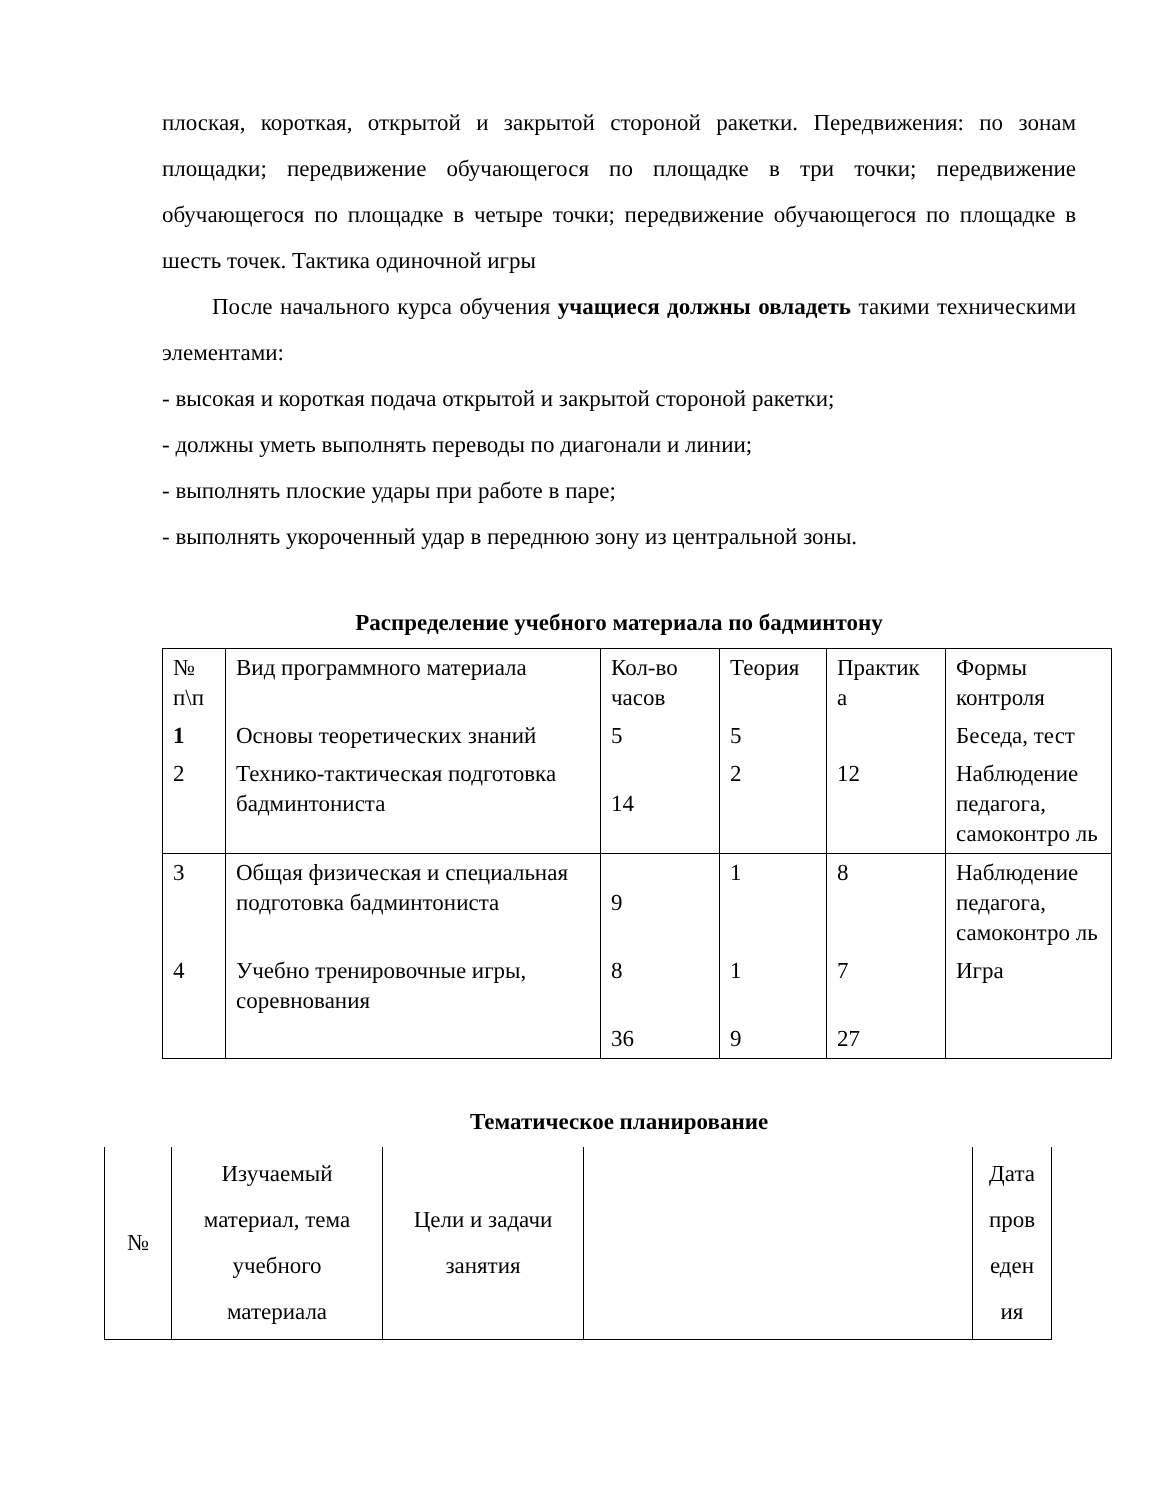плоская, короткая, открытой и закрытой стороной ракетки. Передвижения: по зонам площадки; передвижение обучающегося по площадке в три точки; передвижение обучающегося по площадке в четыре точки; передвижение обучающегося по площадке в шесть точек. Тактика одиночной игры
После начального курса обучения учащиеся должны овладеть такими техническими элементами:
- высокая и короткая подача открытой и закрытой стороной ракетки;
- должны уметь выполнять переводы по диагонали и линии;
- выполнять плоские удары при работе в паре;
- выполнять укороченный удар в переднюю зону из центральной зоны.
Распределение учебного материала по бадминтону
| № п\п | Вид программного материала | Кол-во часов | Теория | Практик а | Формы контроля |
| 1 | Основы теоретических знаний | 5 | 5 | | Беседа, тест |
| 2 | Технико-тактическая подготовка бадминтониста | 14 | 2 | 12 | Наблюдение педагога, самоконтро ль |
| 3 | Общая физическая и специальная подготовка бадминтониста | 9 | 1 | 8 | Наблюдение педагога, самоконтро ль |
| 4 | Учебно тренировочные игры, соревнования | 8 | 1 | 7 | Игра |
| | | 36 | 9 | 27 | |
Тематическое планирование
| № | Изучаемый материал, тема учебного материала | Цели и задачи занятия | | Дата пров еден ия |